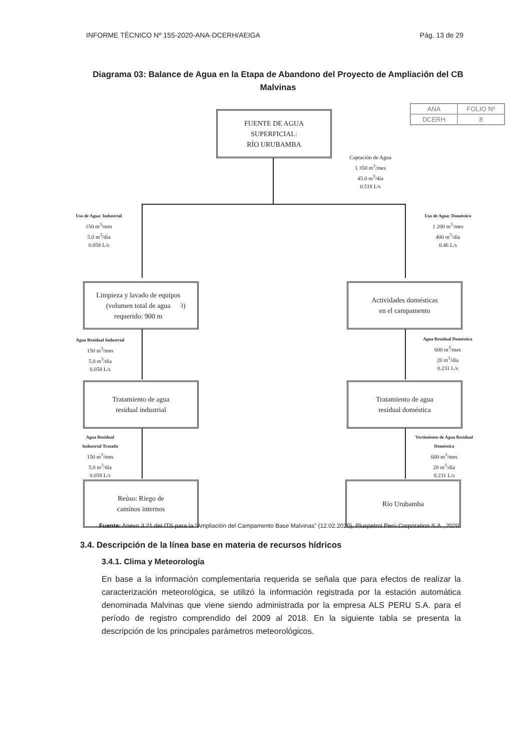INFORME TÉCNICO Nº 155-2020-ANA-DCERH/AEIGA Pág. 13 de 29
Diagrama 03: Balance de Agua en la Etapa de Abandono del Proyecto de Ampliación del CB Malvinas
ANA FOLIO Nº
DCERH 8
FUENTE DE AGUA
SUPERFICIAL:
RÍO URUBAMBA
Captación de Agua
1 350 m<sup>3</sup>/mes
45.0 m<sup>3</sup>/día
0.518 L/s
Uso de Agua: Industrial
150 m<sup>3</sup>/mes
5.0 m<sup>3</sup>/día
0.058 L/s
Uso de Agua: Doméstico
1 200 m<sup>3</sup>/mes
400 m<sup>3</sup>/día
0.46 L/s
Limpieza y lavado de equipos
(volumen total de agua
requerido: 900 m<sup>3</sup>)
Actividades domésticas
en el campamento
Agua Residual Industrial
150 m<sup>3</sup>/mes
5.0 m<sup>3</sup>/día
0.058 L/s
Agua Residual Doméstica
600 m<sup>3</sup>/mes
20 m<sup>3</sup>/día
0.231 L/s
Tratamiento de agua
residual industrial
Tratamiento de agua
residual doméstica
Agua Residual Industrial Tratada
150 m<sup>3</sup>/mes
5.0 m<sup>3</sup>/día
0.058 L/s
Vertimiento de Agua Residual Doméstica
600 m<sup>3</sup>/mes
20 m<sup>3</sup>/día
0.231 L/s
Reúso: Riego de
caminos internos
Río Urubamba
Fuente: Anexo 3.21 del ITS para la “Ampliación del Campamento Base Malvinas” (12.02.2020), Pluspetrol Perú Corporation S.A., 2020
3.4. Descripción de la línea base en materia de recursos hídricos
3.4.1. Clima y Meteorología
En base a la información complementaria requerida se señala que para efectos de realizar la caracterización meteorológica, se utilizó la información registrada por la estación automática denominada Malvinas que viene siendo administrada por la empresa ALS PERU S.A. para el período de registro comprendido del 2009 al 2018. En la siguiente tabla se presenta la descripción de los principales parámetros meteorológicos.